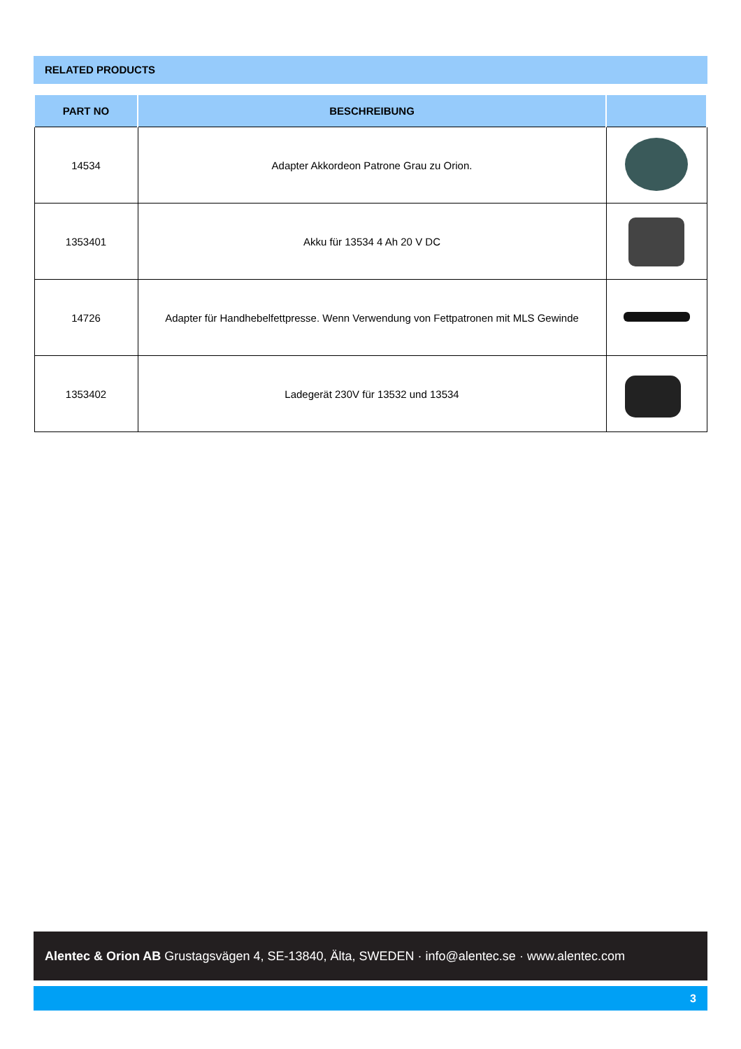RELATED PRODUCTS
| PART NO | BESCHREIBUNG | |
| --- | --- | --- |
| 14534 | Adapter Akkordeon Patrone Grau zu Orion. | |
| 1353401 | Akku für 13534 4 Ah 20 V DC | |
| 14726 | Adapter für Handhebelfettpresse. Wenn Verwendung von Fettpatronen mit MLS Gewinde | |
| 1353402 | Ladegerät 230V für 13532 und 13534 | |
Alentec & Orion AB Grustagsvägen 4, SE-13840, Älta, SWEDEN · info@alentec.se · www.alentec.com
3